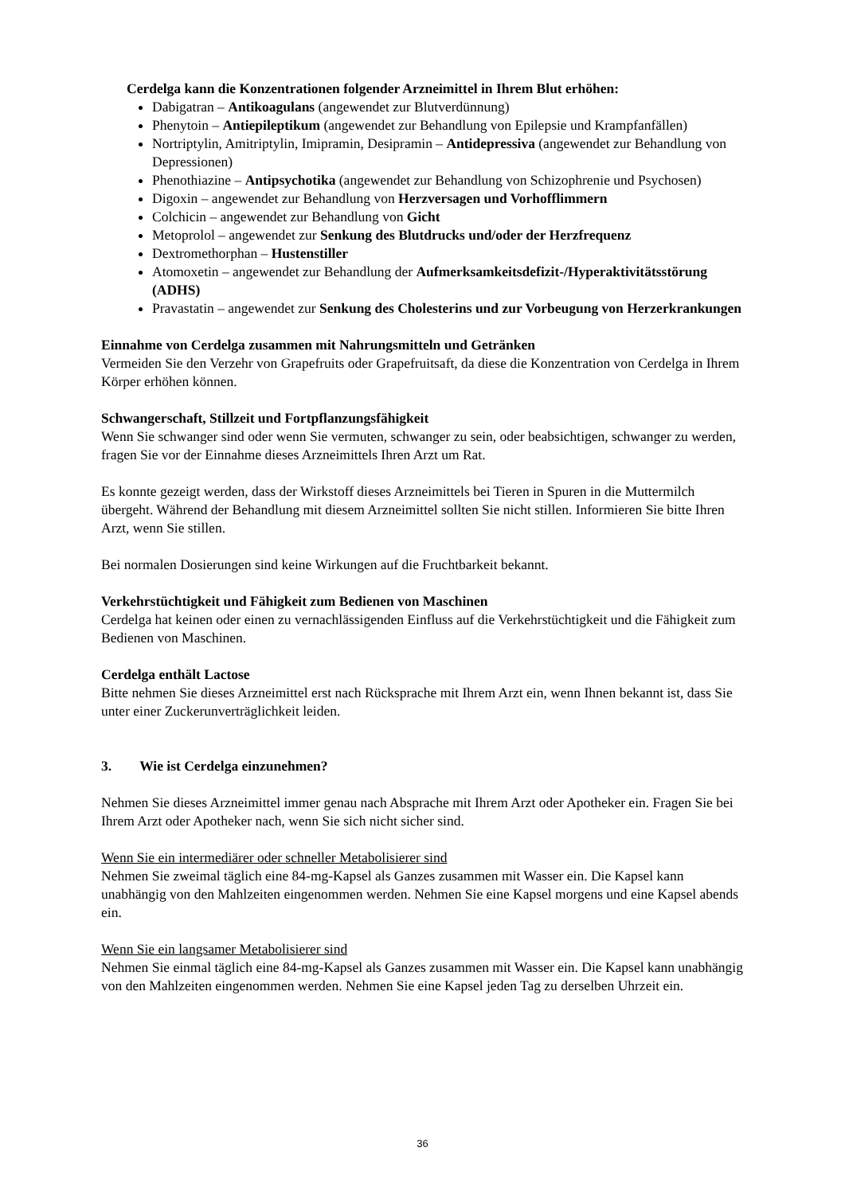Cerdelga kann die Konzentrationen folgender Arzneimittel in Ihrem Blut erhöhen:
Dabigatran – Antikoagulans (angewendet zur Blutverdünnung)
Phenytoin – Antiepileptikum (angewendet zur Behandlung von Epilepsie und Krampfanfällen)
Nortriptylin, Amitriptylin, Imipramin, Desipramin – Antidepressiva (angewendet zur Behandlung von Depressionen)
Phenothiazine – Antipsychotika (angewendet zur Behandlung von Schizophrenie und Psychosen)
Digoxin – angewendet zur Behandlung von Herzversagen und Vorhofflimmern
Colchicin – angewendet zur Behandlung von Gicht
Metoprolol – angewendet zur Senkung des Blutdrucks und/oder der Herzfrequenz
Dextromethorphan – Hustenstiller
Atomoxetin – angewendet zur Behandlung der Aufmerksamkeitsdefizit-/Hyperaktivitätsstörung (ADHS)
Pravastatin – angewendet zur Senkung des Cholesterins und zur Vorbeugung von Herzerkrankungen
Einnahme von Cerdelga zusammen mit Nahrungsmitteln und Getränken
Vermeiden Sie den Verzehr von Grapefruits oder Grapefruitsaft, da diese die Konzentration von Cerdelga in Ihrem Körper erhöhen können.
Schwangerschaft, Stillzeit und Fortpflanzungsfähigkeit
Wenn Sie schwanger sind oder wenn Sie vermuten, schwanger zu sein, oder beabsichtigen, schwanger zu werden, fragen Sie vor der Einnahme dieses Arzneimittels Ihren Arzt um Rat.
Es konnte gezeigt werden, dass der Wirkstoff dieses Arzneimittels bei Tieren in Spuren in die Muttermilch übergeht. Während der Behandlung mit diesem Arzneimittel sollten Sie nicht stillen. Informieren Sie bitte Ihren Arzt, wenn Sie stillen.
Bei normalen Dosierungen sind keine Wirkungen auf die Fruchtbarkeit bekannt.
Verkehrstüchtigkeit und Fähigkeit zum Bedienen von Maschinen
Cerdelga hat keinen oder einen zu vernachlässigenden Einfluss auf die Verkehrstüchtigkeit und die Fähigkeit zum Bedienen von Maschinen.
Cerdelga enthält Lactose
Bitte nehmen Sie dieses Arzneimittel erst nach Rücksprache mit Ihrem Arzt ein, wenn Ihnen bekannt ist, dass Sie unter einer Zuckerunverträglichkeit leiden.
3. Wie ist Cerdelga einzunehmen?
Nehmen Sie dieses Arzneimittel immer genau nach Absprache mit Ihrem Arzt oder Apotheker ein. Fragen Sie bei Ihrem Arzt oder Apotheker nach, wenn Sie sich nicht sicher sind.
Wenn Sie ein intermediärer oder schneller Metabolisierer sind
Nehmen Sie zweimal täglich eine 84-mg-Kapsel als Ganzes zusammen mit Wasser ein. Die Kapsel kann unabhängig von den Mahlzeiten eingenommen werden. Nehmen Sie eine Kapsel morgens und eine Kapsel abends ein.
Wenn Sie ein langsamer Metabolisierer sind
Nehmen Sie einmal täglich eine 84-mg-Kapsel als Ganzes zusammen mit Wasser ein. Die Kapsel kann unabhängig von den Mahlzeiten eingenommen werden. Nehmen Sie eine Kapsel jeden Tag zu derselben Uhrzeit ein.
36